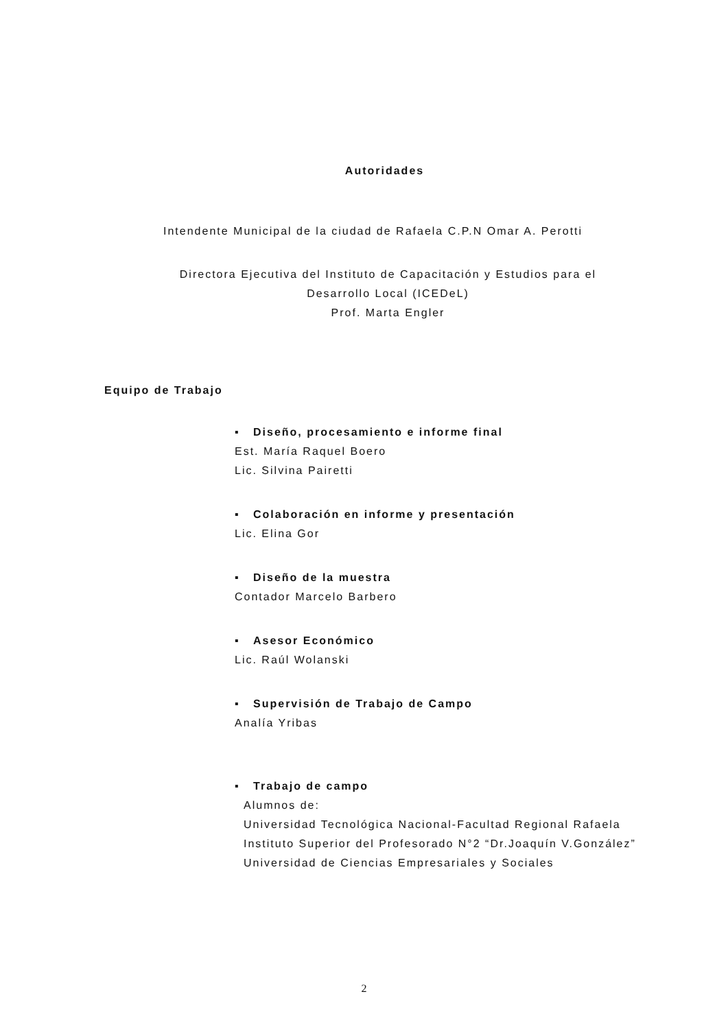Autoridades
Intendente Municipal de la ciudad de Rafaela C.P.N Omar A. Perotti
Directora Ejecutiva del Instituto de Capacitación y Estudios para el
Desarrollo Local (ICEDeL)
Prof. Marta Engler
Equipo de Trabajo
▪ Diseño, procesamiento e informe final
Est. María Raquel Boero
Lic. Silvina Pairetti
▪ Colaboración en informe y presentación
Lic. Elina Gor
▪ Diseño de la muestra
Contador Marcelo Barbero
▪ Asesor Económico
Lic. Raúl Wolanski
▪ Supervisión de Trabajo de Campo
Analía Yribas
▪ Trabajo de campo
Alumnos de:
Universidad Tecnológica Nacional-Facultad Regional Rafaela
Instituto Superior del Profesorado N°2 “Dr.Joaquín V.González”
Universidad de Ciencias Empresariales y Sociales
2